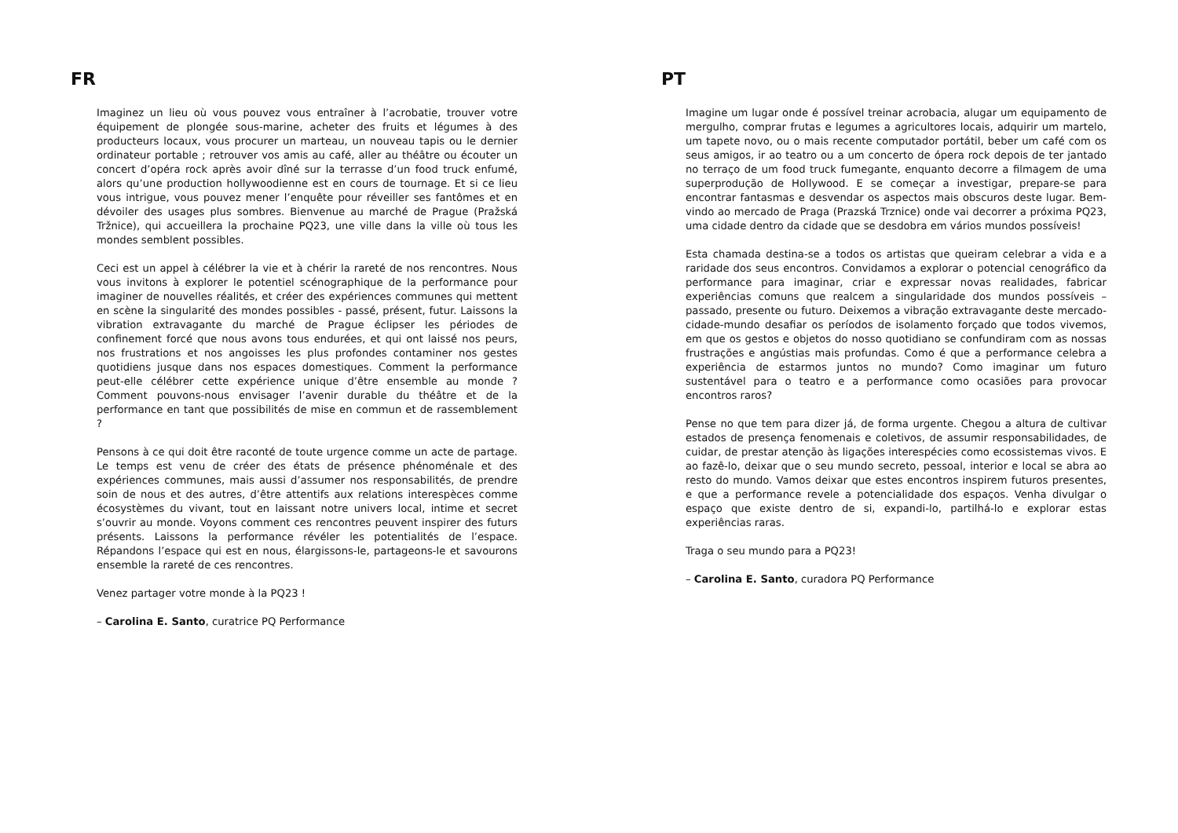FR
Imaginez un lieu où vous pouvez vous entraîner à l’acrobatie, trouver votre équipement de plongée sous-marine, acheter des fruits et légumes à des producteurs locaux, vous procurer un marteau, un nouveau tapis ou le dernier ordinateur portable ; retrouver vos amis au café, aller au théâtre ou écouter un concert d’opéra rock après avoir dîné sur la terrasse d’un food truck enfumé, alors qu’une production hollywoodienne est en cours de tournage. Et si ce lieu vous intrigue, vous pouvez mener l’enquête pour réveiller ses fantômes et en dévoiler des usages plus sombres. Bienvenue au marché de Prague (Pražská Tržnice), qui accueillera la prochaine PQ23, une ville dans la ville où tous les mondes semblent possibles.
Ceci est un appel à célébrer la vie et à chérir la rareté de nos rencontres. Nous vous invitons à explorer le potentiel scénographique de la performance pour imaginer de nouvelles réalités, et créer des expériences communes qui mettent en scène la singularité des mondes possibles - passé, présent, futur. Laissons la vibration extravagante du marché de Prague éclipser les périodes de confinement forcé que nous avons tous endurées, et qui ont laissé nos peurs, nos frustrations et nos angoisses les plus profondes contaminer nos gestes quotidiens jusque dans nos espaces domestiques. Comment la performance peut-elle célébrer cette expérience unique d’être ensemble au monde ? Comment pouvons-nous envisager l’avenir durable du théâtre et de la performance en tant que possibilités de mise en commun et de rassemblement ?
Pensons à ce qui doit être raconté de toute urgence comme un acte de partage. Le temps est venu de créer des états de présence phénoménale et des expériences communes, mais aussi d’assumer nos responsabilités, de prendre soin de nous et des autres, d’être attentifs aux relations interespèces comme écosystèmes du vivant, tout en laissant notre univers local, intime et secret s’ouvrir au monde. Voyons comment ces rencontres peuvent inspirer des futurs présents. Laissons la performance révéler les potentialités de l’espace. Répandons l’espace qui est en nous, élargissons-le, partageons-le et savourons ensemble la rareté de ces rencontres.
Venez partager votre monde à la PQ23 !
– Carolina E. Santo, curatrice PQ Performance
PT
Imagine um lugar onde é possível treinar acrobacia, alugar um equipamento de mergulho, comprar frutas e legumes a agricultores locais, adquirir um martelo, um tapete novo, ou o mais recente computador portátil, beber um café com os seus amigos, ir ao teatro ou a um concerto de ópera rock depois de ter jantado no terraço de um food truck fumegante, enquanto decorre a filmagem de uma superprodução de Hollywood. E se começar a investigar, prepare-se para encontrar fantasmas e desvendar os aspectos mais obscuros deste lugar. Bem-vindo ao mercado de Praga (Prazská Trznice) onde vai decorrer a próxima PQ23, uma cidade dentro da cidade que se desdobra em vários mundos possíveis!
Esta chamada destina-se a todos os artistas que queiram celebrar a vida e a raridade dos seus encontros. Convidamos a explorar o potencial cenográfico da performance para imaginar, criar e expressar novas realidades, fabricar experiências comuns que realcem a singularidade dos mundos possíveis – passado, presente ou futuro. Deixemos a vibração extravagante deste mercado-cidade-mundo desafiar os períodos de isolamento forçado que todos vivemos, em que os gestos e objetos do nosso quotidiano se confundiram com as nossas frustrações e angústias mais profundas. Como é que a performance celebra a experiência de estarmos juntos no mundo? Como imaginar um futuro sustentável para o teatro e a performance como ocasiões para provocar encontros raros?
Pense no que tem para dizer já, de forma urgente. Chegou a altura de cultivar estados de presença fenomenais e coletivos, de assumir responsabilidades, de cuidar, de prestar atenção às ligações interespécies como ecossistemas vivos. E ao fazê-lo, deixar que o seu mundo secreto, pessoal, interior e local se abra ao resto do mundo. Vamos deixar que estes encontros inspirem futuros presentes, e que a performance revele a potencialidade dos espaços. Venha divulgar o espaço que existe dentro de si, expandi-lo, partilhá-lo e explorar estas experiências raras.
Traga o seu mundo para a PQ23!
– Carolina E. Santo, curadora PQ Performance